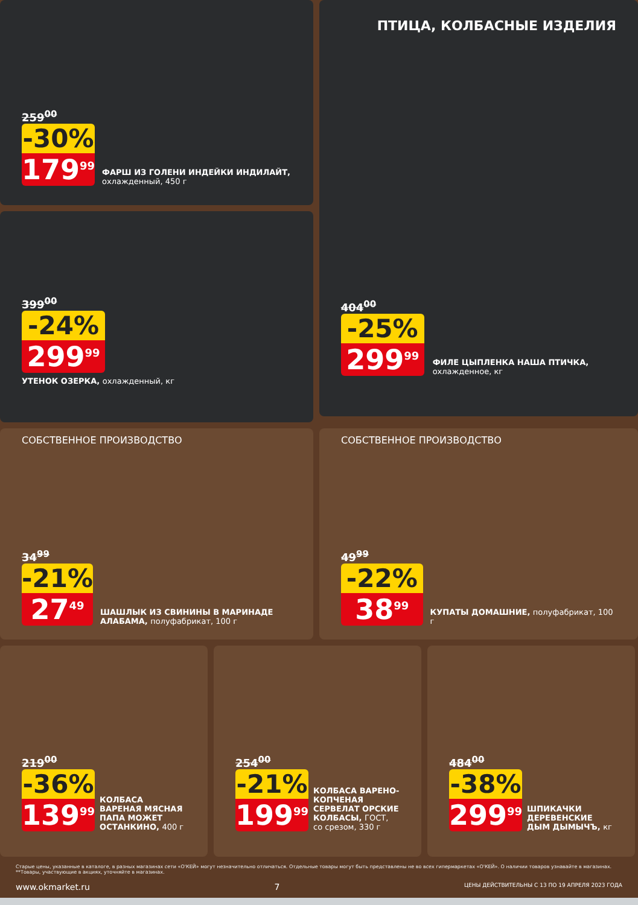259<sup>00</sup>
-30%
179<sup>99</sup>
ФАРШ ИЗ ГОЛЕНИ ИНДЕЙКИ ИНДИЛАЙТ, охлажденный, 450 г
399<sup>00</sup>
-24%
299<sup>99</sup>
УТЕНОК ОЗЕРКА, охлажденный, кг
ПТИЦА, КОЛБАСНЫЕ ИЗДЕЛИЯ
404<sup>00</sup>
-25%
299<sup>99</sup>
ФИЛЕ ЦЫПЛЕНКА НАША ПТИЧКА, охлажденное, кг
СОБСТВЕННОЕ ПРОИЗВОДСТВО
34<sup>99</sup>
-21%
27<sup>49</sup>
ШАШЛЫК ИЗ СВИНИНЫ В МАРИНАДЕ АЛАБАМА, полуфабрикат, 100 г
СОБСТВЕННОЕ ПРОИЗВОДСТВО
49<sup>99</sup>
-22%
38<sup>99</sup>
КУПАТЫ ДОМАШНИЕ, полуфабрикат, 100 г
219<sup>00</sup>
-36%
139<sup>99</sup>
КОЛБАСА ВАРЕНАЯ МЯСНАЯ ПАПА МОЖЕТ ОСТАНКИНО, 400 г
254<sup>00</sup>
-21%
199<sup>99</sup>
КОЛБАСА ВАРЕНО-КОПЧЕНАЯ СЕРВЕЛАТ ОРСКИЕ КОЛБАСЫ, ГОСТ, со срезом, 330 г
484<sup>00</sup>
-38%
299<sup>99</sup>
ШПИКАЧКИ ДЕРЕВЕНСКИЕ ДЫМ ДЫМЫЧЪ, кг
Старые цены, указанные в каталоге, в разных магазинах сети «О'КЕЙ» могут незначительно отличаться. Отдельные товары могут быть представлены не во всех гипермаркетах «О'КЕЙ». О наличии товаров узнавайте в магазинах.
**Товары, участвующие в акциях, уточняйте в магазинах.
www.okmarket.ru 7 ЦЕНЫ ДЕЙСТВИТЕЛЬНЫ С 13 ПО 19 АПРЕЛЯ 2023 ГОДА